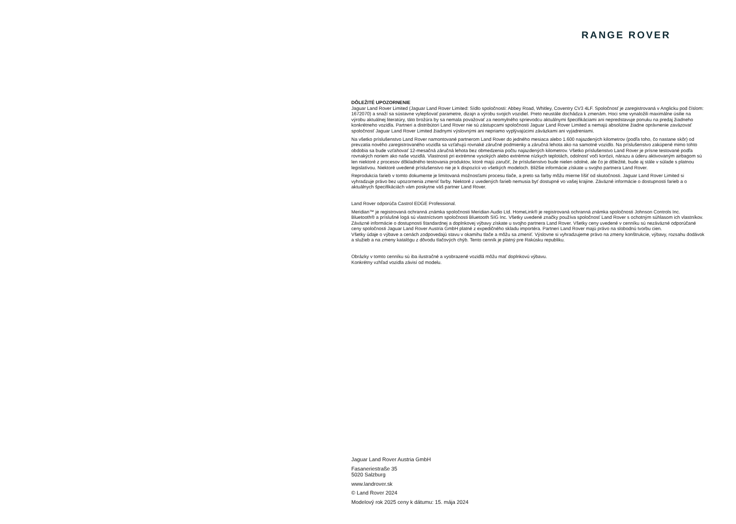RANGE ROVER
DÔLEŽITÉ UPOZORNENIE
Jaguar Land Rover Limited (Jaguar Land Rover Limited: Sídlo spoločnosti: Abbey Road, Whitley, Coventry CV3 4LF. Spoločnosť je zaregistrovaná v Anglicku pod číslom: 1672070) a snaží sa sústavne vylepšovať parametre, dizajn a výrobu svojich vozidiel. Preto neustále dochádza k zmenám. Hoci sme vynaložili maximálne úsilie na výrobu aktuálnej literatúry, táto brožúra by sa nemala považovať za neomylného sprievodcu aktuálnymi špecifiká­ciami ani nepredstavuje ponuku na predaj žiadneho konkrétneho vozidla. Partneri a distribútori Land Rover nie sú zástupcami spoločnosti Jaguar Land Rover Limited a nemajú absolútne žiadne oprávnenie zaväzovať spoločnosť Jaguar Land Rover Limited žiadnymi výslovnými ani nepriamo vyplývajúcimi záväzkami ani vyjadreniami.
Na všetko príslušenstvo Land Rover namontované partnerom Land Rover do jedného mesiaca alebo 1.600 najazdených kilometrov (podľa toho, čo nastane skôr) od prevzatia nového zaregistrovaného vozidla sa vzťahujú rovnaké záručné podmienky a záručná lehota ako na samotné vozidlo. Na príslušenstvo zakúpené mimo tohto obdobia sa bude vzťahovať 12-mesačná záručná lehota bez obmedzenia počtu najazdených kilometrov. Všetko príslušenstvo Land Rover je prísne testované podľa rovnakých noriem ako naše vozidlá. Vlastnosti pri extrémne vysokých alebo extrémne nízkych teplotách, odolnosť voči korózii, nárazu a úderu aktivovaným airbagom sú len niektoré z procesov dôkladného testovania produktov, ktoré majú zaručiť, že príslušenstvo bude nielen odolné, ale čo je dôležité, bude aj stále v súlade s platnou legislatívou. Niektoré uvedené príslušenstvo nie je k dispozícii vo všetkých modeloch. Bližšie informácie získate u svojho partnera Land Rover.
Reprodukcia farieb v tomto dokumente je limitovaná možnosťami procesu tlače, a preto sa farby môžu mierne líšiť od skutočnosti. Jaguar Land Rover Limited si vyhradzuje právo bez upozornenia zmeniť farby. Niektoré z uvedených farieb nemusia byť dostupné vo vašej krajine. Záväzné informácie o dostupnosti farieb a o aktuálnych špecifikáciách vám poskytne váš partner Land Rover.
Land Rover odporúča Castrol EDGE Professional.
Meridian™ je registrovaná ochranná známka spoločnosti Meridian Audio Ltd. HomeLink® je registrovaná ochranná známka spoločnosti Johnson Controls Inc. Bluetooth® a príslušné logá sú vlastníctvom spoločnosti Bluetooth SIG Inc. Všetky uvedené značky používa spoločnosť Land Rover s ochotným súhlasom ich vlastníkov. Záväzné informácie o dostupnosti štandardnej a doplnkovej výbavy získate u svojho partnera Land Rover. Všetky ceny uvedené v cenníku sú nezáväzné odporúčané ceny spoločnosti Jaguar Land Rover Austria GmbH platné z expedičného skladu importéra. Partneri Land Rover majú právo na slobodnú tvorbu cien.
Všetky údaje o výbave a cenách zodpovedajú stavu v okamihu tlače a môžu sa zmeniť. Výslovne si vyhradzujeme právo na zmeny konštrukcie, výba­vy, rozsahu dodávok a služieb a na zmeny katalógu z dôvodu tlačových chýb. Tento cenník je platný pre Rakúsku republiku.
Obrázky v tomto cenníku sú iba ilustračné a vyobrazené vozidlá môžu mať doplnkovú výbavu.
Konkrétny vzhľad vozidla závisí od modelu.
Jaguar Land Rover Austria GmbH
Fasaneriestraße 35
5020 Salzburg
www.landrover.sk
© Land Rover 2024
Modelový rok 2025 ceny k dátumu: 15. mája 2024